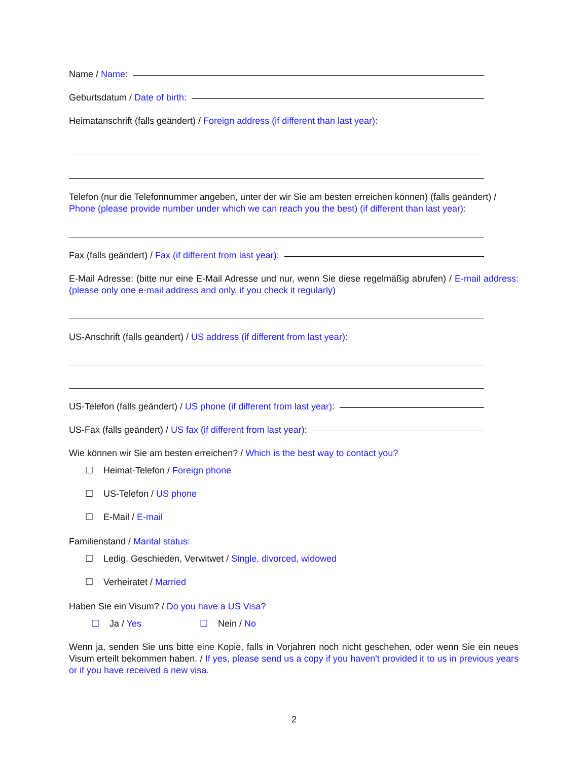Name / Name:
Geburtsdatum / Date of birth:
Heimatanschrift (falls geändert) / Foreign address (if different than last year):
Telefon (nur die Telefonnummer angeben, unter der wir Sie am besten erreichen können) (falls geändert) / Phone (please provide number under which we can reach you the best) (if different than last year):
Fax (falls geändert) / Fax (if different from last year):
E-Mail Adresse: (bitte nur eine E-Mail Adresse und nur, wenn Sie diese regelmäßig abrufen) / E-mail address: (please only one e-mail address and only, if you check it regularly)
US-Anschrift (falls geändert) / US address (if different from last year):
US-Telefon (falls geändert) / US phone (if different from last year):
US-Fax (falls geändert) / US fax (if different from last year):
Wie können wir Sie am besten erreichen? / Which is the best way to contact you?
☐ Heimat-Telefon / Foreign phone
☐ US-Telefon / US phone
☐ E-Mail / E-mail
Familienstand / Marital status:
☐ Ledig, Geschieden, Verwitwet / Single, divorced, widowed
☐ Verheiratet / Married
Haben Sie ein Visum? / Do you have a US Visa?
☐ Ja / Yes ☐ Nein / No
Wenn ja, senden Sie uns bitte eine Kopie, falls in Vorjahren noch nicht geschehen, oder wenn Sie ein neues Visum erteilt bekommen haben. / If yes, please send us a copy if you haven't provided it to us in previous years or if you have received a new visa.
2